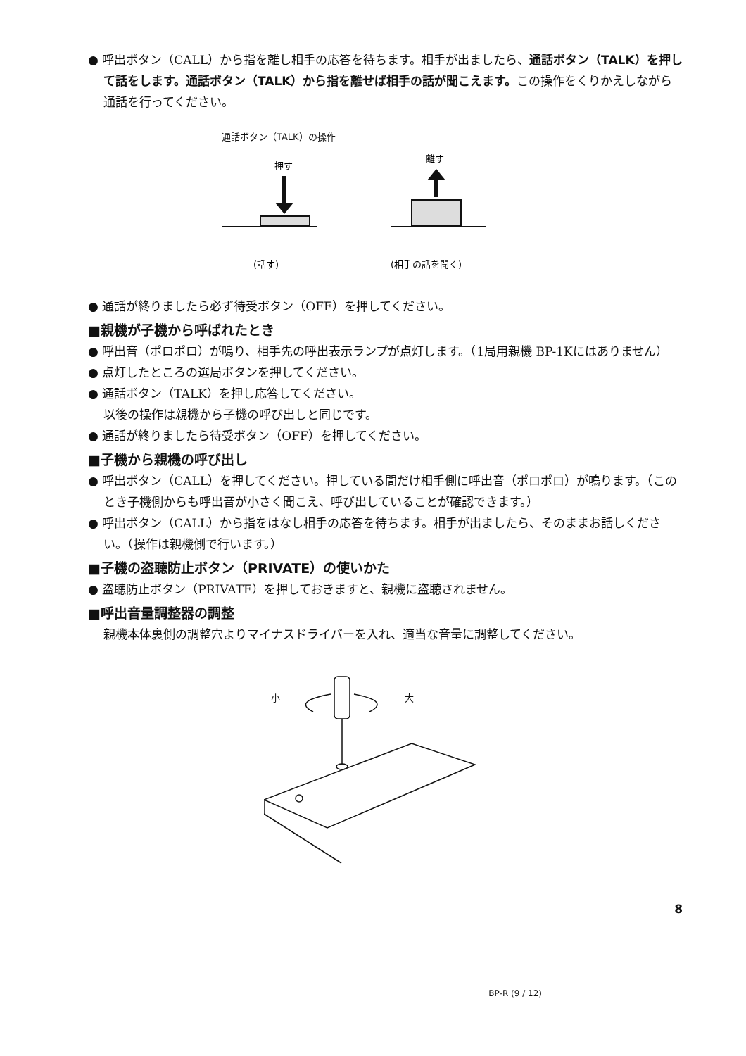● 呼出ボタン（CALL）から指を離し相手の応答を待ちます。相手が出ましたら、通話ボタン（TALK）を押して話をします。通話ボタン（TALK）から指を離せば相手の話が聞こえます。この操作をくりかえしながら通話を行ってください。
通話ボタン（TALK）の操作
押す
(話す)
離す
(相手の話を聞く)
● 通話が終りましたら必ず待受ボタン（OFF）を押してください。
■親機が子機から呼ばれたとき
● 呼出音（ポロポロ）が鳴り、相手先の呼出表示ランプが点灯します。（1局用親機 BP-1Kにはありません）
● 点灯したところの選局ボタンを押してください。
● 通話ボタン（TALK）を押し応答してください。
以後の操作は親機から子機の呼び出しと同じです。
● 通話が終りましたら待受ボタン（OFF）を押してください。
■子機から親機の呼び出し
● 呼出ボタン（CALL）を押してください。押している間だけ相手側に呼出音（ポロポロ）が鳴ります。（このとき子機側からも呼出音が小さく聞こえ、呼び出していることが確認できます。）
● 呼出ボタン（CALL）から指をはなし相手の応答を待ちます。相手が出ましたら、そのままお話しください。（操作は親機側で行います。）
■子機の盗聴防止ボタン（PRIVATE）の使いかた
● 盗聴防止ボタン（PRIVATE）を押しておきますと、親機に盗聴されません。
■呼出音量調整器の調整
親機本体裏側の調整穴よりマイナスドライバーを入れ、適当な音量に調整してください。
小
大
8
BP-R (9 / 12)